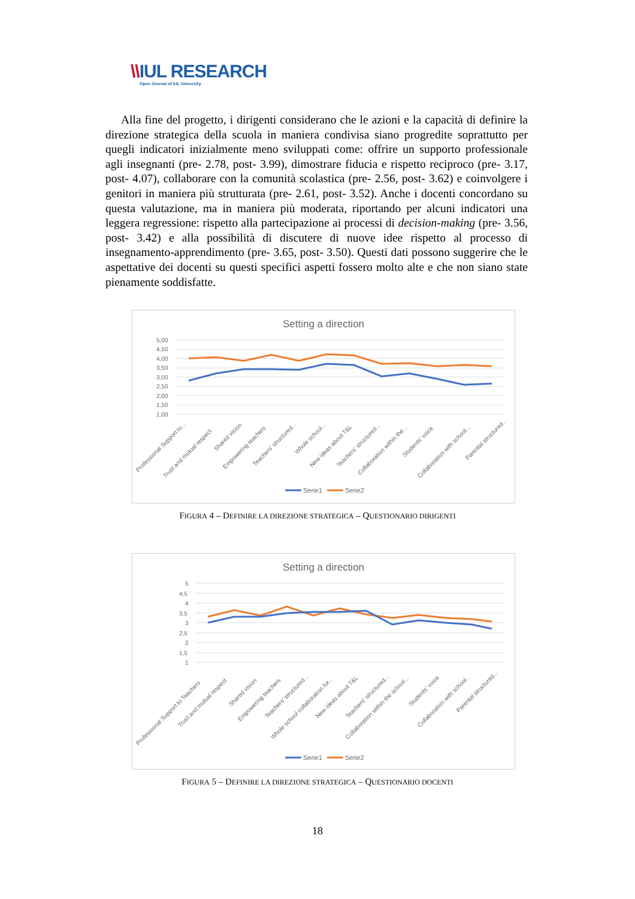\\IUL RESEARCH
Open Journal of IUL University
Alla fine del progetto, i dirigenti considerano che le azioni e la capacità di definire la direzione strategica della scuola in maniera condivisa siano progredite soprattutto per quegli indicatori inizialmente meno sviluppati come: offrire un supporto professionale agli insegnanti (pre- 2.78, post- 3.99), dimostrare fiducia e rispetto reciproco (pre- 3.17, post- 4.07), collaborare con la comunità scolastica (pre- 2.56, post- 3.62) e coinvolgere i genitori in maniera più strutturata (pre- 2.61, post- 3.52). Anche i docenti concordano su questa valutazione, ma in maniera più moderata, riportando per alcuni indicatori una leggera regressione: rispetto alla partecipazione ai processi di decision-making (pre- 3.56, post- 3.42) e alla possibilità di discutere di nuove idee rispetto al processo di insegnamento-apprendimento (pre- 3.65, post- 3.50). Questi dati possono suggerire che le aspettative dei docenti su questi specifici aspetti fossero molto alte e che non siano state pienamente soddisfatte.
Setting a direction
5,00
4,50
4,00
3,50
3,00
2,50
2,00
1,50
1,00
Professional Support to...
Trust and mutual respect
Shared vision
Empowering teachers
Teachers' structured...
Whole school...
New ideas about T&L
Teachers' structured...
Collaboration within the...
Students' voice
Collaboration with school...
Parental structured...
Serie1
Serie2
FIGURA 4 – DEFINIRE LA DIREZIONE STRATEGICA – QUESTIONARIO DIRIGENTI
Setting a direction
5
4,5
4
3,5
3
2,5
2
1,5
1
Professional Support to Teachers
Trust and mutual respect
Shared vision
Empowering teachers
Teachers' structured...
Whole school collaboration for...
New ideas about T&L
Teachers' structured...
Collaboration within the school...
Students' voice
Collaboration with school...
Parental structured...
Serie1
Serie2
FIGURA 5 – DEFINIRE LA DIREZIONE STRATEGICA – QUESTIONARIO DOCENTI
18